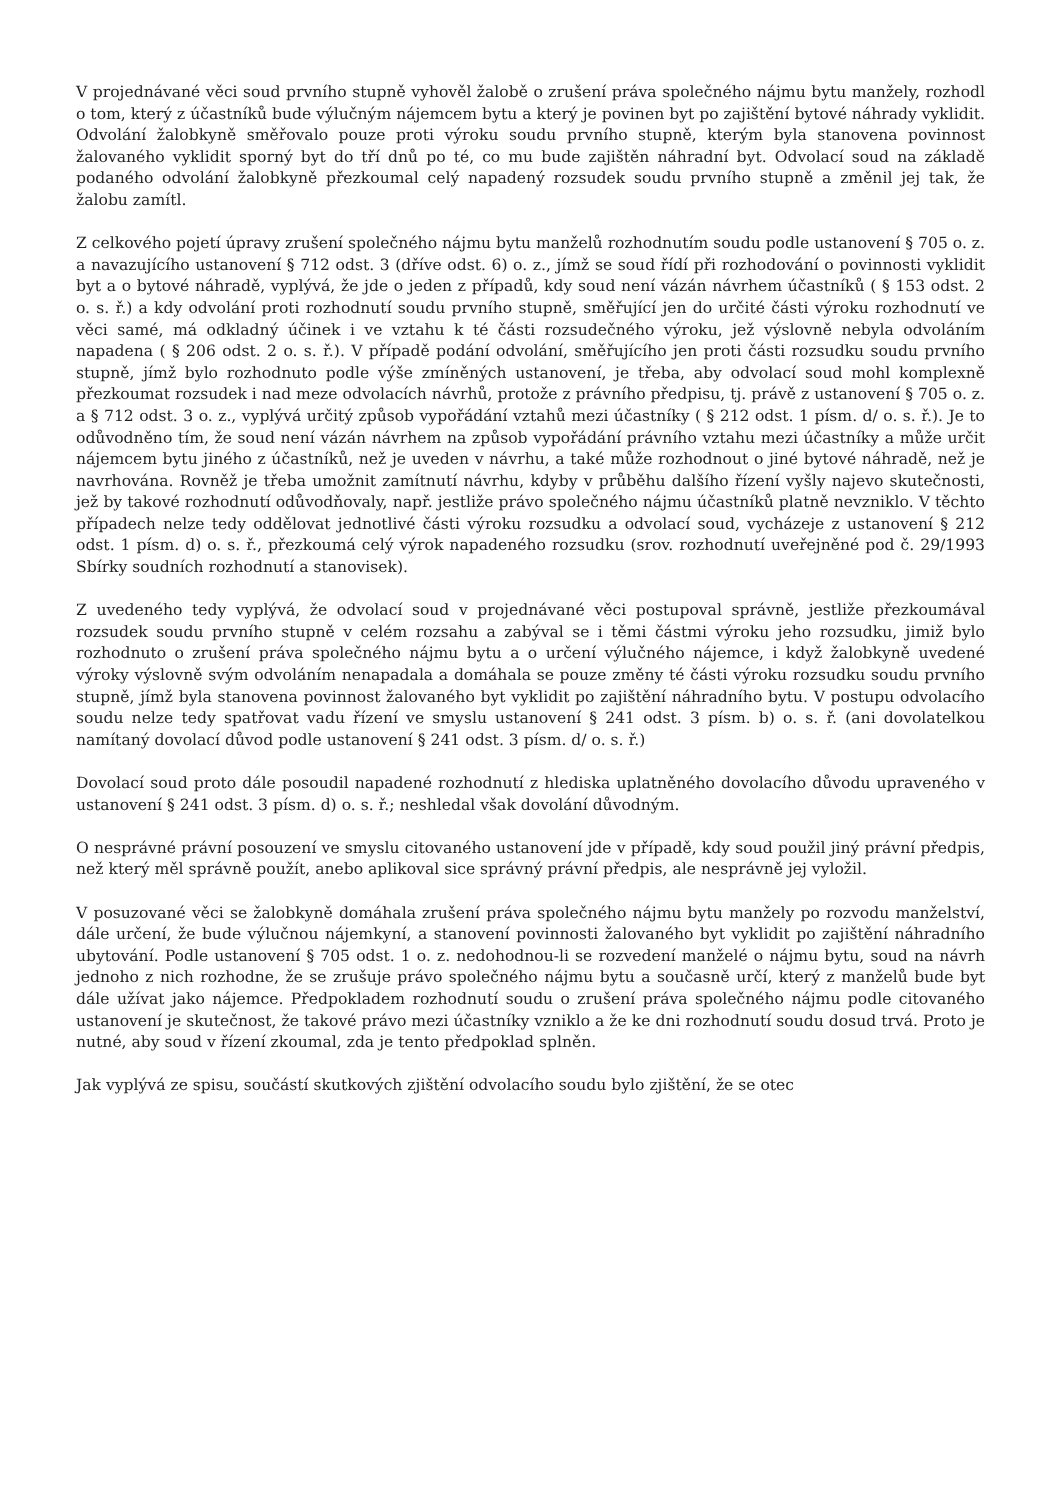V projednávané věci soud prvního stupně vyhověl žalobě o zrušení práva společného nájmu bytu manžely, rozhodl o tom, který z účastníků bude výlučným nájemcem bytu a který je povinen byt po zajištění bytové náhrady vyklidit. Odvolání žalobkyně směřovalo pouze proti výroku soudu prvního stupně, kterým byla stanovena povinnost žalovaného vyklidit sporný byt do tří dnů po té, co mu bude zajištěn náhradní byt. Odvolací soud na základě podaného odvolání žalobkyně přezkoumal celý napadený rozsudek soudu prvního stupně a změnil jej tak, že žalobu zamítl.
Z celkového pojetí úpravy zrušení společného nájmu bytu manželů rozhodnutím soudu podle ustanovení § 705 o. z. a navazujícího ustanovení § 712 odst. 3 (dříve odst. 6) o. z., jímž se soud řídí při rozhodování o povinnosti vyklidit byt a o bytové náhradě, vyplývá, že jde o jeden z případů, kdy soud není vázán návrhem účastníků ( § 153 odst. 2 o. s. ř.) a kdy odvolání proti rozhodnutí soudu prvního stupně, směřující jen do určité části výroku rozhodnutí ve věci samé, má odkladný účinek i ve vztahu k té části rozsudečného výroku, jež výslovně nebyla odvoláním napadena ( § 206 odst. 2 o. s. ř.). V případě podání odvolání, směřujícího jen proti části rozsudku soudu prvního stupně, jímž bylo rozhodnuto podle výše zmíněných ustanovení, je třeba, aby odvolací soud mohl komplexně přezkoumat rozsudek i nad meze odvolacích návrhů, protože z právního předpisu, tj. právě z ustanovení § 705 o. z. a § 712 odst. 3 o. z., vyplývá určitý způsob vypořádání vztahů mezi účastníky ( § 212 odst. 1 písm. d/ o. s. ř.). Je to odůvodněno tím, že soud není vázán návrhem na způsob vypořádání právního vztahu mezi účastníky a může určit nájemcem bytu jiného z účastníků, než je uveden v návrhu, a také může rozhodnout o jiné bytové náhradě, než je navrhována. Rovněž je třeba umožnit zamítnutí návrhu, kdyby v průběhu dalšího řízení vyšly najevo skutečnosti, jež by takové rozhodnutí odůvodňovaly, např. jestliže právo společného nájmu účastníků platně nevzniklo. V těchto případech nelze tedy oddělovat jednotlivé části výroku rozsudku a odvolací soud, vycházeje z ustanovení § 212 odst. 1 písm. d) o. s. ř., přezkoumá celý výrok napadeného rozsudku (srov. rozhodnutí uveřejněné pod č. 29/1993 Sbírky soudních rozhodnutí a stanovisek).
Z uvedeného tedy vyplývá, že odvolací soud v projednávané věci postupoval správně, jestliže přezkoumával rozsudek soudu prvního stupně v celém rozsahu a zabýval se i těmi částmi výroku jeho rozsudku, jimiž bylo rozhodnuto o zrušení práva společného nájmu bytu a o určení výlučného nájemce, i když žalobkyně uvedené výroky výslovně svým odvoláním nenapadala a domáhala se pouze změny té části výroku rozsudku soudu prvního stupně, jímž byla stanovena povinnost žalovaného byt vyklidit po zajištění náhradního bytu. V postupu odvolacího soudu nelze tedy spatřovat vadu řízení ve smyslu ustanovení § 241 odst. 3 písm. b) o. s. ř. (ani dovolatelkou namítaný dovolací důvod podle ustanovení § 241 odst. 3 písm. d/ o. s. ř.)
Dovolací soud proto dále posoudil napadené rozhodnutí z hlediska uplatněného dovolacího důvodu upraveného v ustanovení § 241 odst. 3 písm. d) o. s. ř.; neshledal však dovolání důvodným.
O nesprávné právní posouzení ve smyslu citovaného ustanovení jde v případě, kdy soud použil jiný právní předpis, než který měl správně použít, anebo aplikoval sice správný právní předpis, ale nesprávně jej vyložil.
V posuzované věci se žalobkyně domáhala zrušení práva společného nájmu bytu manžely po rozvodu manželství, dále určení, že bude výlučnou nájemkyní, a stanovení povinnosti žalovaného byt vyklidit po zajištění náhradního ubytování. Podle ustanovení § 705 odst. 1 o. z. nedohodnou-li se rozvedení manželé o nájmu bytu, soud na návrh jednoho z nich rozhodne, že se zrušuje právo společného nájmu bytu a současně určí, který z manželů bude byt dále užívat jako nájemce. Předpokladem rozhodnutí soudu o zrušení práva společného nájmu podle citovaného ustanovení je skutečnost, že takové právo mezi účastníky vzniklo a že ke dni rozhodnutí soudu dosud trvá. Proto je nutné, aby soud v řízení zkoumal, zda je tento předpoklad splněn.
Jak vyplývá ze spisu, součástí skutkových zjištění odvolacího soudu bylo zjištění, že se otec